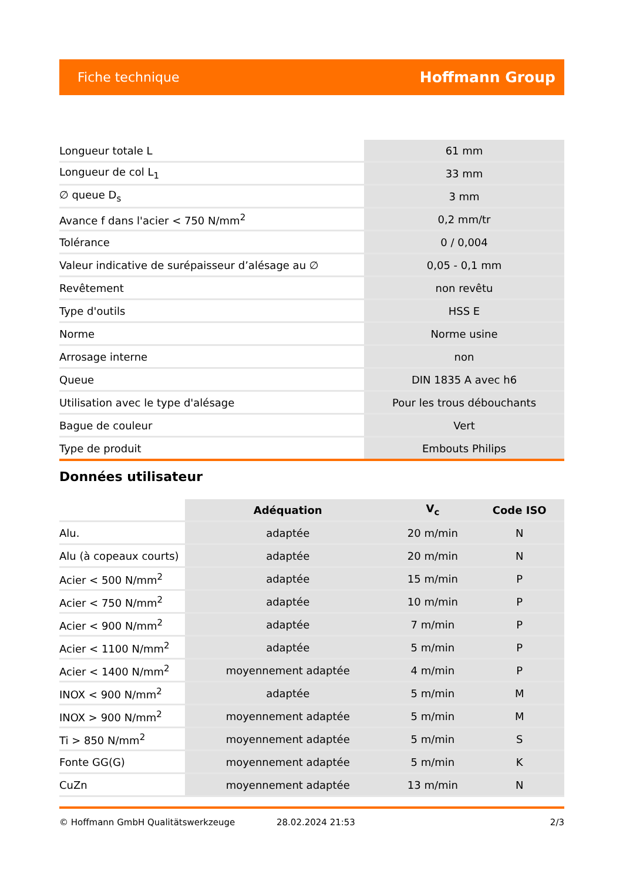Fiche technique Hoffmann Group
| Longueur totale L | 61 mm |
| Longueur de col L<sub>1</sub> | 33 mm |
| ∅ queue D<sub>s</sub> | 3 mm |
| Avance f dans l'acier < 750 N/mm<sup>2</sup> | 0,2 mm/tr |
| Tolérance | 0 / 0,004 |
| Valeur indicative de surépaisseur d’alésage au ∅ | 0,05 - 0,1 mm |
| Revêtement | non revêtu |
| Type d'outils | HSS E |
| Norme | Norme usine |
| Arrosage interne | non |
| Queue | DIN 1835 A avec h6 |
| Utilisation avec le type d'alésage | Pour les trous débouchants |
| Bague de couleur | Vert |
| Type de produit | Embouts Philips |
Données utilisateur
| | Adéquation | V<sub>c</sub> | Code ISO |
| --- | --- | --- | --- |
| Alu. | adaptée | 20 m/min | N |
| Alu (à copeaux courts) | adaptée | 20 m/min | N |
| Acier < 500 N/mm<sup>2</sup> | adaptée | 15 m/min | P |
| Acier < 750 N/mm<sup>2</sup> | adaptée | 10 m/min | P |
| Acier < 900 N/mm<sup>2</sup> | adaptée | 7 m/min | P |
| Acier < 1100 N/mm<sup>2</sup> | adaptée | 5 m/min | P |
| Acier < 1400 N/mm<sup>2</sup> | moyennement adaptée | 4 m/min | P |
| INOX < 900 N/mm<sup>2</sup> | adaptée | 5 m/min | M |
| INOX > 900 N/mm<sup>2</sup> | moyennement adaptée | 5 m/min | M |
| Ti > 850 N/mm<sup>2</sup> | moyennement adaptée | 5 m/min | S |
| Fonte GG(G) | moyennement adaptée | 5 m/min | K |
| CuZn | moyennement adaptée | 13 m/min | N |
© Hoffmann GmbH Qualitätswerkzeuge 28.02.2024 21:53 2/3